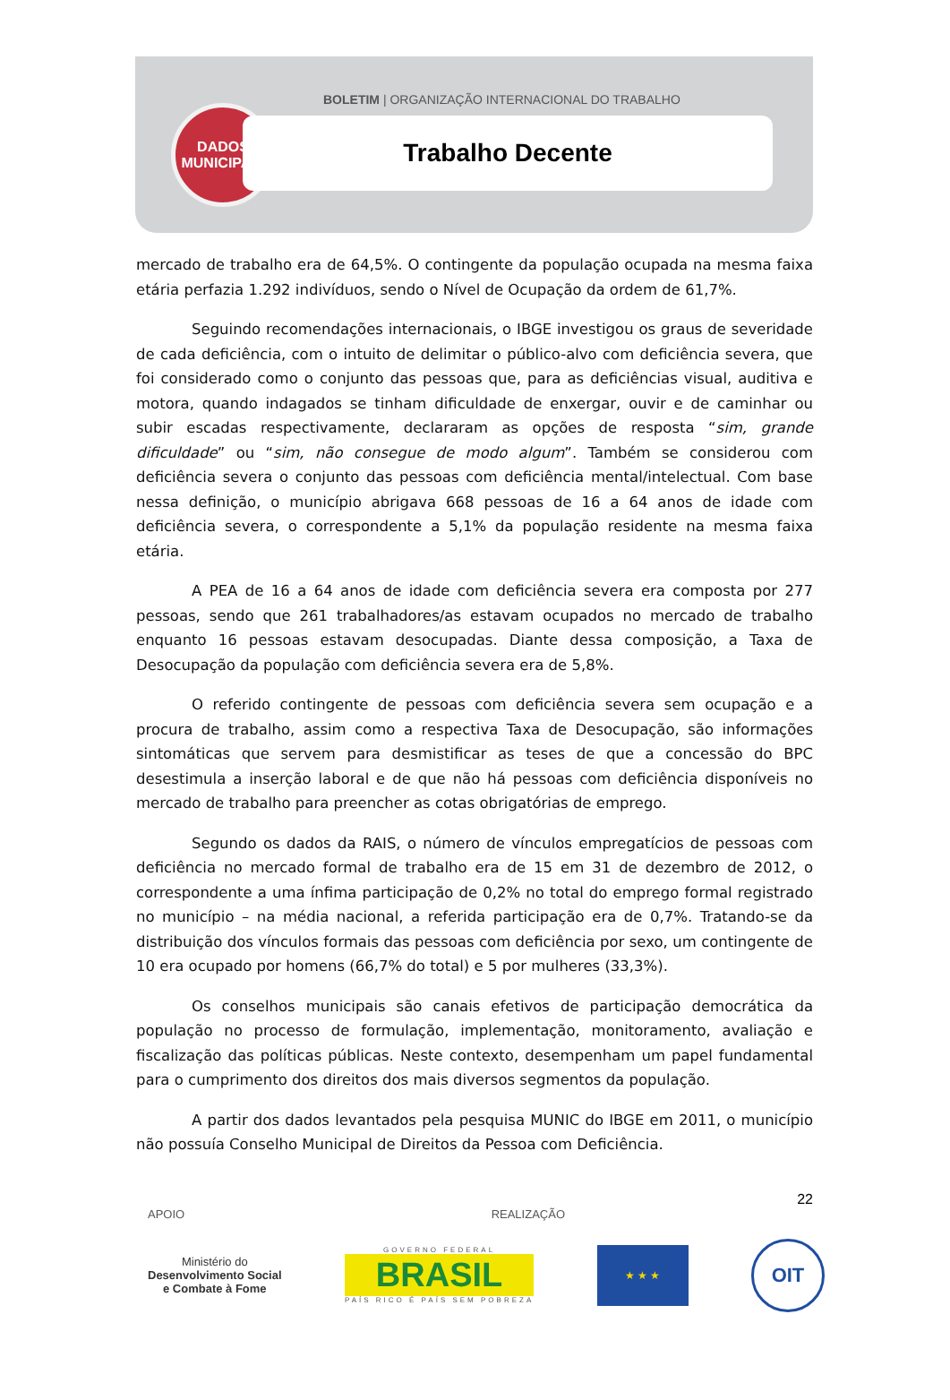DADOS
MUNICIPAIS
BOLETIM | ORGANIZAÇÃO INTERNACIONAL DO TRABALHO
Trabalho Decente
mercado de trabalho era de 64,5%. O contingente da população ocupada na mesma faixa etária perfazia 1.292 indivíduos, sendo o Nível de Ocupação da ordem de 61,7%.
Seguindo recomendações internacionais, o IBGE investigou os graus de severidade de cada deficiência, com o intuito de delimitar o público-alvo com deficiência severa, que foi considerado como o conjunto das pessoas que, para as deficiências visual, auditiva e motora, quando indagados se tinham dificuldade de enxergar, ouvir e de caminhar ou subir escadas respectivamente, declararam as opções de resposta “sim, grande dificuldade” ou “sim, não consegue de modo algum”. Também se considerou com deficiência severa o conjunto das pessoas com deficiência mental/intelectual. Com base nessa definição, o município abrigava 668 pessoas de 16 a 64 anos de idade com deficiência severa, o correspondente a 5,1% da população residente na mesma faixa etária.
A PEA de 16 a 64 anos de idade com deficiência severa era composta por 277 pessoas, sendo que 261 trabalhadores/as estavam ocupados no mercado de trabalho enquanto 16 pessoas estavam desocupadas. Diante dessa composição, a Taxa de Desocupação da população com deficiência severa era de 5,8%.
O referido contingente de pessoas com deficiência severa sem ocupação e a procura de trabalho, assim como a respectiva Taxa de Desocupação, são informações sintomáticas que servem para desmistificar as teses de que a concessão do BPC desestimula a inserção laboral e de que não há pessoas com deficiência disponíveis no mercado de trabalho para preencher as cotas obrigatórias de emprego.
Segundo os dados da RAIS, o número de vínculos empregatícios de pessoas com deficiência no mercado formal de trabalho era de 15 em 31 de dezembro de 2012, o correspondente a uma ínfima participação de 0,2% no total do emprego formal registrado no município – na média nacional, a referida participação era de 0,7%. Tratando-se da distribuição dos vínculos formais das pessoas com deficiência por sexo, um contingente de 10 era ocupado por homens (66,7% do total) e 5 por mulheres (33,3%).
Os conselhos municipais são canais efetivos de participação democrática da população no processo de formulação, implementação, monitoramento, avaliação e fiscalização das políticas públicas. Neste contexto, desempenham um papel fundamental para o cumprimento dos direitos dos mais diversos segmentos da população.
A partir dos dados levantados pela pesquisa MUNIC do IBGE em 2011, o município não possuía Conselho Municipal de Direitos da Pessoa com Deficiência.
22
APOIO REALIZAÇÃO
Ministério do
Desenvolvimento Social
e Combate à Fome
GOVERNO FEDERAL
BRASIL
PAÍS RICO É PAÍS SEM POBREZA
★ ★ ★
OIT